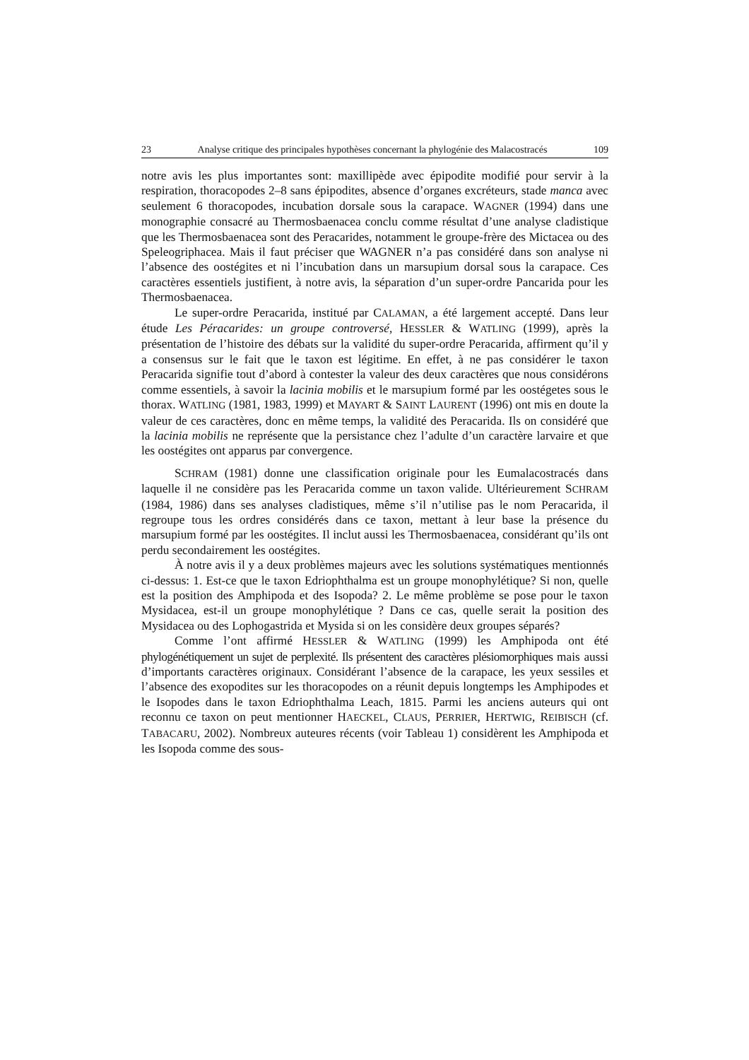23 Analyse critique des principales hypothèses concernant la phylogénie des Malacostracés 109
notre avis les plus importantes sont: maxillipède avec épipodite modifié pour servir à la respiration, thoracopodes 2–8 sans épipodites, absence d’organes excréteurs, stade manca avec seulement 6 thoracopodes, incubation dorsale sous la carapace. WAGNER (1994) dans une monographie consacré au Thermosbaenacea conclu comme résultat d’une analyse cladistique que les Thermosbaenacea sont des Peracarides, notamment le groupe-frère des Mictacea ou des Speleogriphacea. Mais il faut préciser que WAGNER n’a pas considéré dans son analyse ni l’absence des oostégites et ni l’incubation dans un marsupium dorsal sous la carapace. Ces caractères essentiels justifient, à notre avis, la séparation d’un super-ordre Pancarida pour les Thermosbaenacea.
Le super-ordre Peracarida, institué par CALAMAN, a été largement accepté. Dans leur étude Les Péracarides: un groupe controversé, HESSLER & WATLING (1999), après la présentation de l’histoire des débats sur la validité du super-ordre Peracarida, affirment qu’il y a consensus sur le fait que le taxon est légitime. En effet, à ne pas considérer le taxon Peracarida signifie tout d’abord à contester la valeur des deux caractères que nous considérons comme essentiels, à savoir la lacinia mobilis et le marsupium formé par les oostégetes sous le thorax. WATLING (1981, 1983, 1999) et MAYART & SAINT LAURENT (1996) ont mis en doute la valeur de ces caractères, donc en même temps, la validité des Peracarida. Ils on considéré que la lacinia mobilis ne représente que la persistance chez l’adulte d’un caractère larvaire et que les oostégites ont apparus par convergence.
SCHRAM (1981) donne une classification originale pour les Eumalacostracés dans laquelle il ne considère pas les Peracarida comme un taxon valide. Ultérieurement SCHRAM (1984, 1986) dans ses analyses cladistiques, même s’il n’utilise pas le nom Peracarida, il regroupe tous les ordres considérés dans ce taxon, mettant à leur base la présence du marsupium formé par les oostégites. Il inclut aussi les Thermosbaenacea, considérant qu’ils ont perdu secondairement les oostégites.
À notre avis il y a deux problèmes majeurs avec les solutions systématiques mentionnés ci-dessus: 1. Est-ce que le taxon Edriophthalma est un groupe monophylétique? Si non, quelle est la position des Amphipoda et des Isopoda? 2. Le même problème se pose pour le taxon Mysidacea, est-il un groupe monophylétique ? Dans ce cas, quelle serait la position des Mysidacea ou des Lophogastrida et Mysida si on les considère deux groupes séparés?
Comme l’ont affirmé HESSLER & WATLING (1999) les Amphipoda ont été phylogénétiquement un sujet de perplexité. Ils présentent des caractères plésiomorphiques mais aussi d’importants caractères originaux. Considérant l’absence de la carapace, les yeux sessiles et l’absence des exopodites sur les thoracopodes on a réunit depuis longtemps les Amphipodes et le Isopodes dans le taxon Edriophthalma Leach, 1815. Parmi les anciens auteurs qui ont reconnu ce taxon on peut mentionner HAECKEL, CLAUS, PERRIER, HERTWIG, REIBISCH (cf. TABACARU, 2002). Nombreux auteures récents (voir Tableau 1) considèrent les Amphipoda et les Isopoda comme des sous-